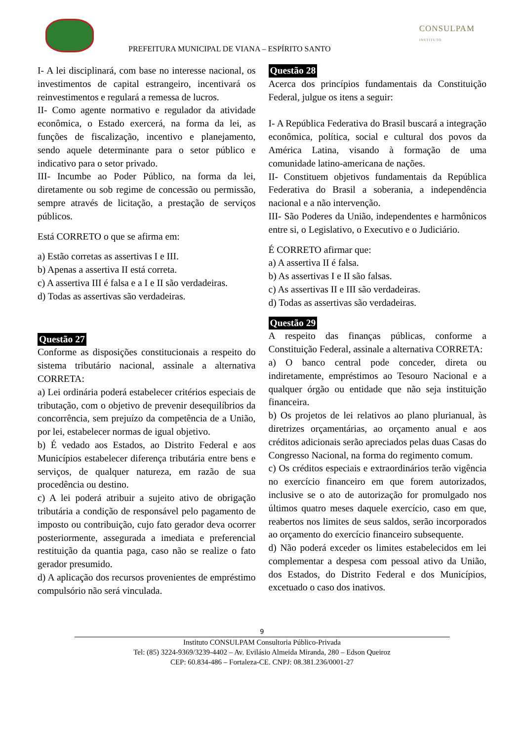PREFEITURA MUNICIPAL DE VIANA – ESPÍRITO SANTO
CONSULPAM
INSTITUTO
I- A lei disciplinará, com base no interesse nacional, os investimentos de capital estrangeiro, incentivará os reinvestimentos e regulará a remessa de lucros.
II- Como agente normativo e regulador da atividade econômica, o Estado exercerá, na forma da lei, as funções de fiscalização, incentivo e planejamento, sendo aquele determinante para o setor público e indicativo para o setor privado.
III- Incumbe ao Poder Público, na forma da lei, diretamente ou sob regime de concessão ou permissão, sempre através de licitação, a prestação de serviços públicos.
Está CORRETO o que se afirma em:
a) Estão corretas as assertivas I e III.
b) Apenas a assertiva II está correta.
c) A assertiva III é falsa e a I e II são verdadeiras.
d) Todas as assertivas são verdadeiras.
Questão 27
Conforme as disposições constitucionais a respeito do sistema tributário nacional, assinale a alternativa CORRETA:
a) Lei ordinária poderá estabelecer critérios especiais de tributação, com o objetivo de prevenir desequilíbrios da concorrência, sem prejuízo da competência de a União, por lei, estabelecer normas de igual objetivo.
b) É vedado aos Estados, ao Distrito Federal e aos Municípios estabelecer diferença tributária entre bens e serviços, de qualquer natureza, em razão de sua procedência ou destino.
c) A lei poderá atribuir a sujeito ativo de obrigação tributária a condição de responsável pelo pagamento de imposto ou contribuição, cujo fato gerador deva ocorrer posteriormente, assegurada a imediata e preferencial restituição da quantia paga, caso não se realize o fato gerador presumido.
d) A aplicação dos recursos provenientes de empréstimo compulsório não será vinculada.
Questão 28
Acerca dos princípios fundamentais da Constituição Federal, julgue os itens a seguir:
I- A República Federativa do Brasil buscará a integração econômica, política, social e cultural dos povos da América Latina, visando à formação de uma comunidade latino-americana de nações.
II- Constituem objetivos fundamentais da República Federativa do Brasil a soberania, a independência nacional e a não intervenção.
III- São Poderes da União, independentes e harmônicos entre si, o Legislativo, o Executivo e o Judiciário.
É CORRETO afirmar que:
a) A assertiva II é falsa.
b) As assertivas I e II são falsas.
c) As assertivas II e III são verdadeiras.
d) Todas as assertivas são verdadeiras.
Questão 29
A respeito das finanças públicas, conforme a Constituição Federal, assinale a alternativa CORRETA:
a) O banco central pode conceder, direta ou indiretamente, empréstimos ao Tesouro Nacional e a qualquer órgão ou entidade que não seja instituição financeira.
b) Os projetos de lei relativos ao plano plurianual, às diretrizes orçamentárias, ao orçamento anual e aos créditos adicionais serão apreciados pelas duas Casas do Congresso Nacional, na forma do regimento comum.
c) Os créditos especiais e extraordinários terão vigência no exercício financeiro em que forem autorizados, inclusive se o ato de autorização for promulgado nos últimos quatro meses daquele exercício, caso em que, reabertos nos limites de seus saldos, serão incorporados ao orçamento do exercício financeiro subsequente.
d) Não poderá exceder os limites estabelecidos em lei complementar a despesa com pessoal ativo da União, dos Estados, do Distrito Federal e dos Municípios, excetuado o caso dos inativos.
9
Instituto CONSULPAM Consultoria Público-Privada
Tel: (85) 3224-9369/3239-4402 – Av. Evilásio Almeida Miranda, 280 – Edson Queiroz
CEP: 60.834-486 – Fortaleza-CE. CNPJ: 08.381.236/0001-27